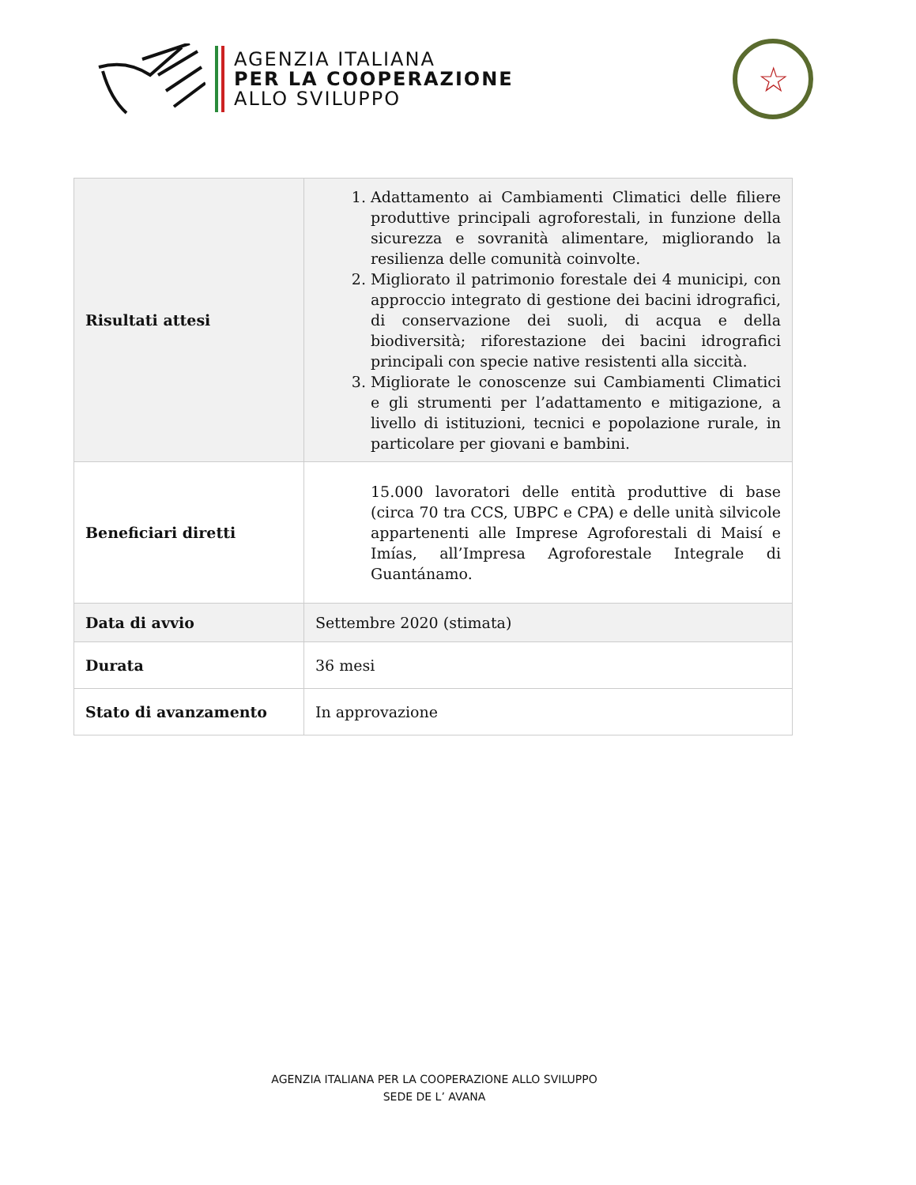AGENZIA ITALIANA
PER LA COOPERAZIONE
ALLO SVILUPPO
☆
| Risultati attesi | 1. Adattamento ai Cambiamenti Climatici delle filiere produttive principali agroforestali, in funzione della sicurezza e sovranità alimentare, migliorando la resilienza delle comunità coinvolte. 2. Migliorato il patrimonio forestale dei 4 municipi, con approccio integrato di gestione dei bacini idrografici, di conservazione dei suoli, di acqua e della biodiversità; riforestazione dei bacini idrografici principali con specie native resistenti alla siccità. 3. Migliorate le conoscenze sui Cambiamenti Climatici e gli strumenti per l’adattamento e mitigazione, a livello di istituzioni, tecnici e popolazione rurale, in particolare per giovani e bambini. |
| Beneficiari diretti | 15.000 lavoratori delle entità produttive di base (circa 70 tra CCS, UBPC e CPA) e delle unità silvicole appartenenti alle Imprese Agroforestali di Maisí e Imías, all’Impresa Agroforestale Integrale di Guantánamo. |
| Data di avvio | Settembre 2020 (stimata) |
| Durata | 36 mesi |
| Stato di avanzamento | In approvazione |
AGENZIA ITALIANA PER LA COOPERAZIONE ALLO SVILUPPO
SEDE DE L’ AVANA